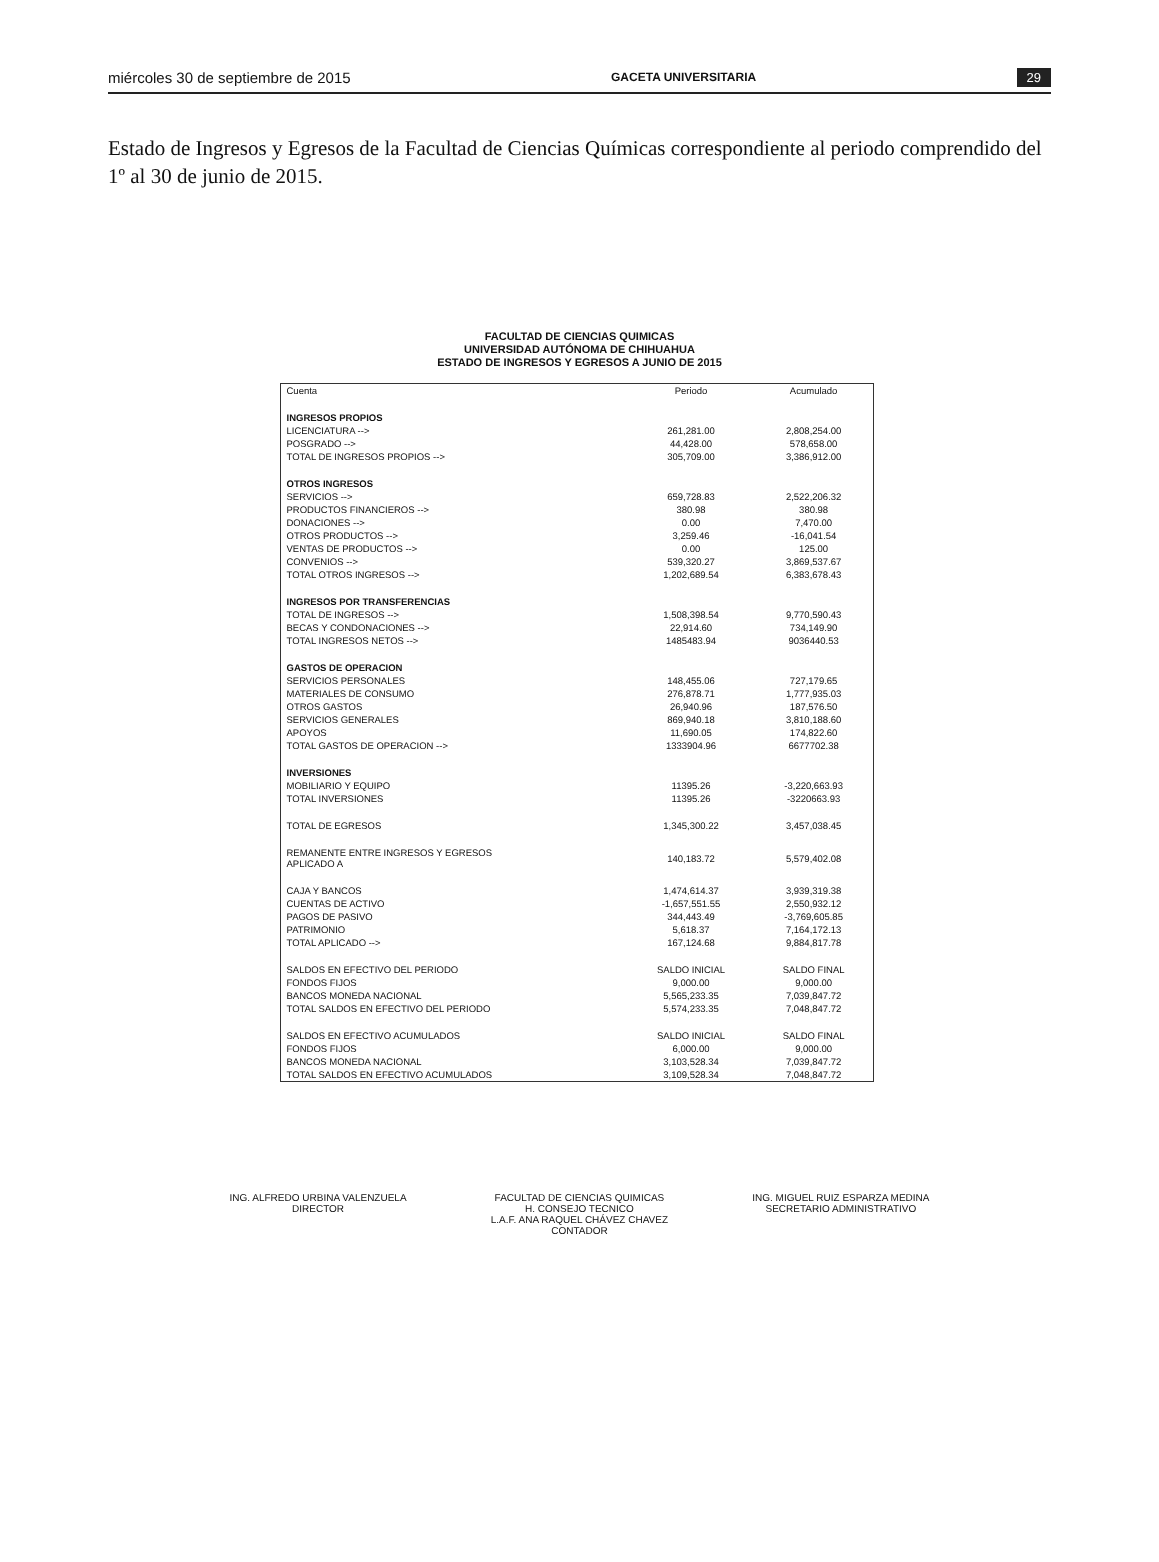miércoles 30 de septiembre de 2015 GACETA UNIVERSITARIA 29
Estado de Ingresos y Egresos de la Facultad de Ciencias Químicas correspondiente al periodo comprendido del 1º al 30 de junio de 2015.
FACULTAD DE CIENCIAS QUIMICAS
UNIVERSIDAD AUTÓNOMA DE CHIHUAHUA
ESTADO DE INGRESOS Y EGRESOS A JUNIO DE 2015
| Cuenta | Periodo | Acumulado |
| --- | --- | --- |
| INGRESOS PROPIOS | | |
| LICENCIATURA --> | 261,281.00 | 2,808,254.00 |
| POSGRADO --> | 44,428.00 | 578,658.00 |
| TOTAL DE INGRESOS PROPIOS --> | 305,709.00 | 3,386,912.00 |
| OTROS INGRESOS | | |
| SERVICIOS --> | 659,728.83 | 2,522,206.32 |
| PRODUCTOS FINANCIEROS --> | 380.98 | 380.98 |
| DONACIONES --> | 0.00 | 7,470.00 |
| OTROS PRODUCTOS --> | 3,259.46 | -16,041.54 |
| VENTAS DE PRODUCTOS --> | 0.00 | 125.00 |
| CONVENIOS --> | 539,320.27 | 3,869,537.67 |
| TOTAL OTROS INGRESOS --> | 1,202,689.54 | 6,383,678.43 |
| INGRESOS POR TRANSFERENCIAS | | |
| TOTAL DE INGRESOS --> | 1,508,398.54 | 9,770,590.43 |
| BECAS Y CONDONACIONES --> | 22,914.60 | 734,149.90 |
| TOTAL INGRESOS NETOS --> | 1485483.94 | 9036440.53 |
| GASTOS DE OPERACION | | |
| SERVICIOS PERSONALES | 148,455.06 | 727,179.65 |
| MATERIALES DE CONSUMO | 276,878.71 | 1,777,935.03 |
| OTROS GASTOS | 26,940.96 | 187,576.50 |
| SERVICIOS GENERALES | 869,940.18 | 3,810,188.60 |
| APOYOS | 11,690.05 | 174,822.60 |
| TOTAL GASTOS DE OPERACION --> | 1333904.96 | 6677702.38 |
| INVERSIONES | | |
| MOBILIARIO Y EQUIPO | 11395.26 | -3,220,663.93 |
| TOTAL INVERSIONES | 11395.26 | -3220663.93 |
| TOTAL DE EGRESOS | 1,345,300.22 | 3,457,038.45 |
| REMANENTE ENTRE INGRESOS Y EGRESOS APLICADO A | 140,183.72 | 5,579,402.08 |
| CAJA Y BANCOS | 1,474,614.37 | 3,939,319.38 |
| CUENTAS DE ACTIVO | -1,657,551.55 | 2,550,932.12 |
| PAGOS DE PASIVO | 344,443.49 | -3,769,605.85 |
| PATRIMONIO | 5,618.37 | 7,164,172.13 |
| TOTAL APLICADO --> | 167,124.68 | 9,884,817.78 |
| SALDOS EN EFECTIVO DEL PERIODO | SALDO INICIAL | SALDO FINAL |
| FONDOS FIJOS | 9,000.00 | 9,000.00 |
| BANCOS MONEDA NACIONAL | 5,565,233.35 | 7,039,847.72 |
| TOTAL SALDOS EN EFECTIVO DEL PERIODO | 5,574,233.35 | 7,048,847.72 |
| SALDOS EN EFECTIVO ACUMULADOS | SALDO INICIAL | SALDO FINAL |
| FONDOS FIJOS | 6,000.00 | 9,000.00 |
| BANCOS MONEDA NACIONAL | 3,103,528.34 | 7,039,847.72 |
| TOTAL SALDOS EN EFECTIVO ACUMULADOS | 3,109,528.34 | 7,048,847.72 |
ING. ALFREDO URBINA VALENZUELA
DIRECTOR
FACULTAD DE CIENCIAS QUIMICAS
H. CONSEJO TECNICO
L.A.F. ANA RAQUEL CHÁVEZ CHAVEZ
CONTADOR
ING. MIGUEL RUIZ ESPARZA MEDINA
SECRETARIO ADMINISTRATIVO